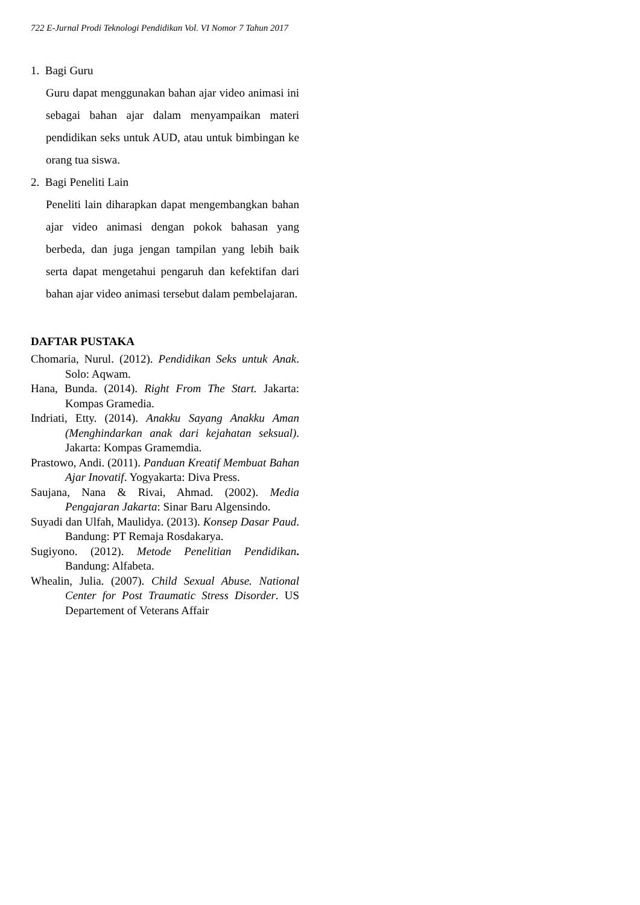722 E-Jurnal Prodi Teknologi Pendidikan Vol. VI Nomor 7 Tahun 2017
1. Bagi Guru
Guru dapat menggunakan bahan ajar video animasi ini sebagai bahan ajar dalam menyampaikan materi pendidikan seks untuk AUD, atau untuk bimbingan ke orang tua siswa.
2. Bagi Peneliti Lain
Peneliti lain diharapkan dapat mengembangkan bahan ajar video animasi dengan pokok bahasan yang berbeda, dan juga jengan tampilan yang lebih baik serta dapat mengetahui pengaruh dan kefektifan dari bahan ajar video animasi tersebut dalam pembelajaran.
DAFTAR PUSTAKA
Chomaria, Nurul. (2012). Pendidikan Seks untuk Anak. Solo: Aqwam.
Hana, Bunda. (2014). Right From The Start. Jakarta: Kompas Gramedia.
Indriati, Etty. (2014). Anakku Sayang Anakku Aman (Menghindarkan anak dari kejahatan seksual). Jakarta: Kompas Gramemdia.
Prastowo, Andi. (2011). Panduan Kreatif Membuat Bahan Ajar Inovatif. Yogyakarta: Diva Press.
Saujana, Nana & Rivai, Ahmad. (2002). Media Pengajaran Jakarta: Sinar Baru Algensindo.
Suyadi dan Ulfah, Maulidya. (2013). Konsep Dasar Paud. Bandung: PT Remaja Rosdakarya.
Sugiyono. (2012). Metode Penelitian Pendidikan. Bandung: Alfabeta.
Whealin, Julia. (2007). Child Sexual Abuse. National Center for Post Traumatic Stress Disorder. US Departement of Veterans Affair